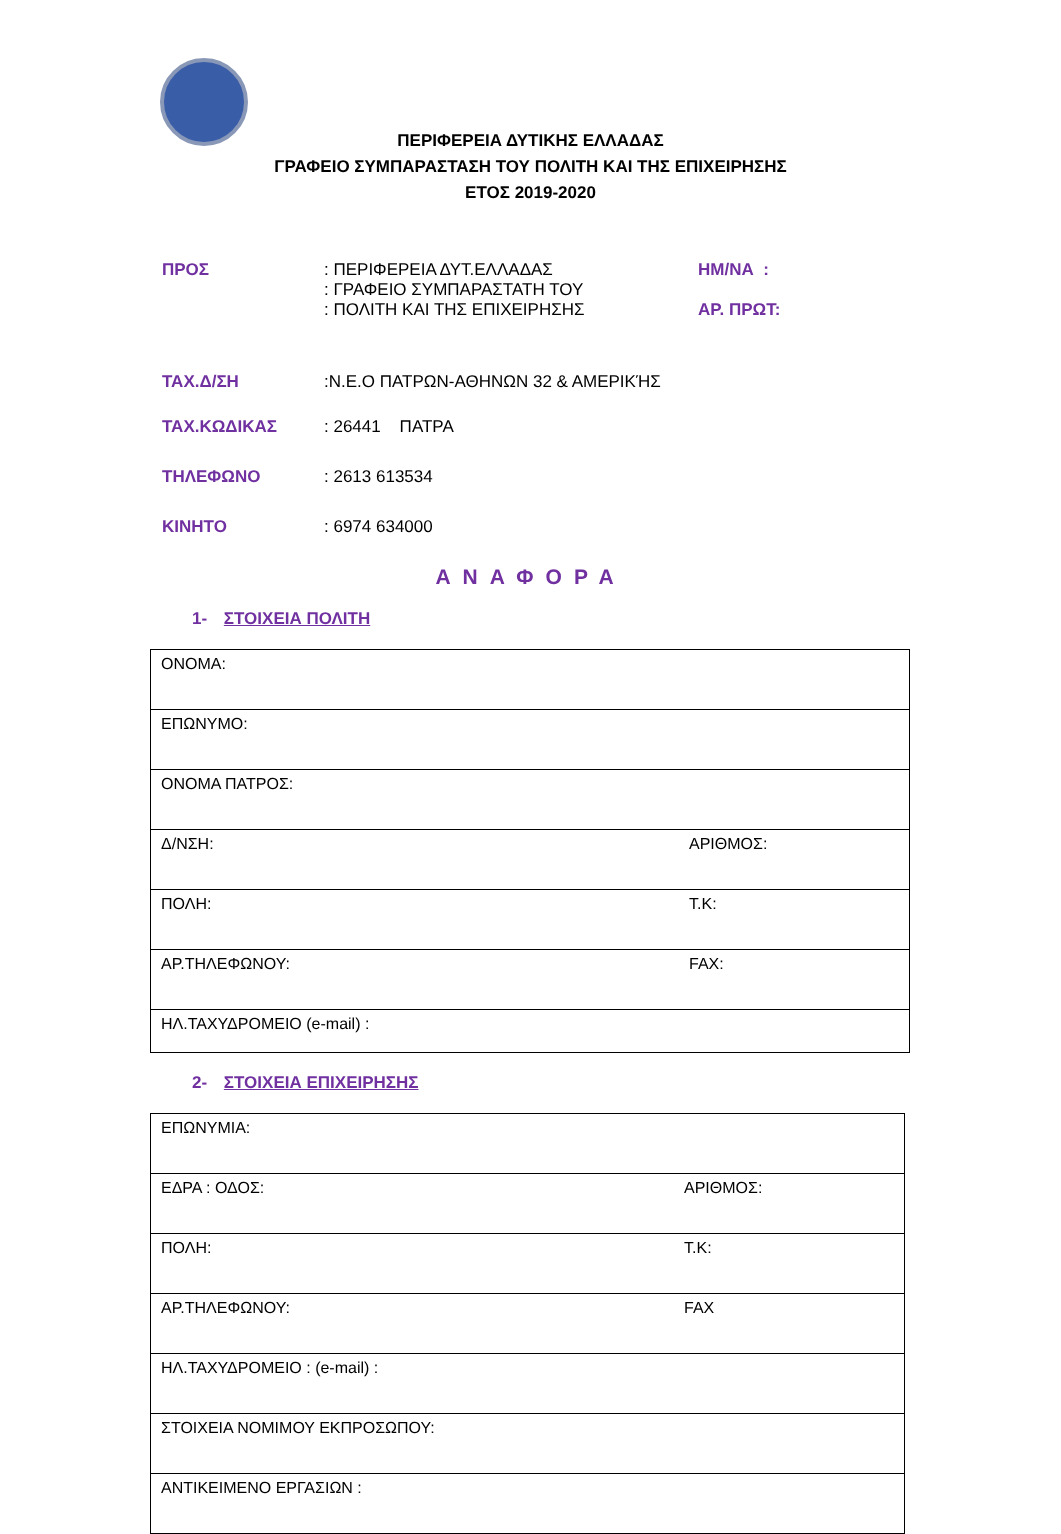ΠΕΡΙΦΕΡΕΙΑ ΔΥΤΙΚΗΣ ΕΛΛΑΔΑΣ
ΓΡΑΦΕΙΟ ΣΥΜΠΑΡΑΣΤΑΣΗ ΤΟΥ ΠΟΛΙΤΗ ΚΑΙ ΤΗΣ ΕΠΙΧΕΙΡΗΣΗΣ
ΕΤΟΣ 2019-2020
| ΠΡΟΣ | : ΠΕΡΙΦΕΡΕΙΑ ΔΥΤ.ΕΛΛΑΔΑΣ : ΓΡΑΦΕΙΟ ΣΥΜΠΑΡΑΣΤΑΤΗ ΤΟΥ : ΠΟΛΙΤΗ ΚΑΙ ΤΗΣ ΕΠΙΧΕΙΡΗΣΗΣ | ΗΜ/ΝΑ : ΑΡ. ΠΡΩΤ: |
| ΤΑΧ.Δ/ΣΗ | :Ν.Ε.Ο ΠΑΤΡΩΝ-ΑΘΗΝΩΝ 32 & ΑΜΕΡΙΚΉΣ | |
| ΤΑΧ.ΚΩΔΙΚΑΣ | : 26441 ΠΑΤΡΑ | |
| ΤΗΛΕΦΩΝΟ | : 2613 613534 | |
| ΚΙΝΗΤΟ | : 6974 634000 | |
ΑΝΑΦΟΡΑ
1- ΣΤΟΙΧΕΙΑ ΠΟΛΙΤΗ
| ΟΝΟΜΑ: |
| ΕΠΩΝΥΜΟ: |
| ΟΝΟΜΑ ΠΑΤΡΟΣ: |
| Δ/ΝΣΗ: ΑΡΙΘΜΟΣ: |
| ΠΟΛΗ: Τ.Κ: |
| ΑΡ.ΤΗΛΕΦΩΝΟΥ: FAX: |
| ΗΛ.ΤΑΧΥΔΡΟΜΕΙΟ (e-mail) : |
2- ΣΤΟΙΧΕΙΑ ΕΠΙΧΕΙΡΗΣΗΣ
| ΕΠΩΝΥΜΙΑ: |
| ΕΔΡΑ : ΟΔΟΣ: ΑΡΙΘΜΟΣ: |
| ΠΟΛΗ: Τ.Κ: |
| ΑΡ.ΤΗΛΕΦΩΝΟΥ: FAX |
| ΗΛ.ΤΑΧΥΔΡΟΜΕΙΟ : (e-mail) : |
| ΣΤΟΙΧΕΙΑ ΝΟΜΙΜΟΥ ΕΚΠΡΟΣΩΠΟΥ: |
| ΑΝΤΙΚΕΙΜΕΝΟ ΕΡΓΑΣΙΩΝ : |